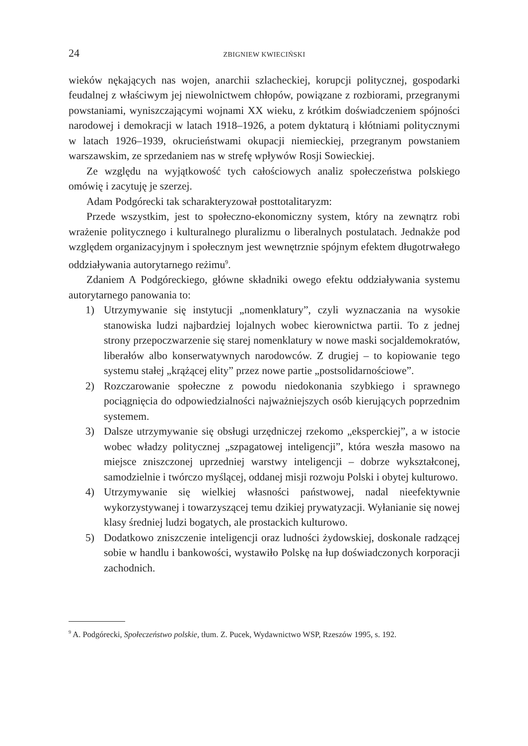24 ZBIGNIEW KWIECIŃSKI
wieków nękających nas wojen, anarchii szlacheckiej, korupcji politycznej, gospodarki feudalnej z właściwym jej niewolnictwem chłopów, powiązane z rozbiorami, przegranymi powstaniami, wyniszczającymi wojnami XX wieku, z krótkim doświadczeniem spójności narodowej i demokracji w latach 1918–1926, a potem dyktaturą i kłótniami politycznymi w latach 1926–1939, okrucieństwami okupacji niemieckiej, przegranym powstaniem warszawskim, ze sprzedaniem nas w strefę wpływów Rosji Sowieckiej.
Ze względu na wyjątkowość tych całościowych analiz społeczeństwa polskiego omówię i zacytuję je szerzej.
Adam Podgórecki tak scharakteryzował posttotalitaryzm:
Przede wszystkim, jest to społeczno-ekonomiczny system, który na zewnątrz robi wrażenie politycznego i kulturalnego pluralizmu o liberalnych postulatach. Jednakże pod względem organizacyjnym i społecznym jest wewnętrznie spójnym efektem długotrwałego oddziaływania autorytarnego reżimu<sup>9</sup>.
Zdaniem A Podgóreckiego, główne składniki owego efektu oddziaływania systemu autorytarnego panowania to:
1) Utrzymywanie się instytucji „nomenklatury”, czyli wyznaczania na wysokie stanowiska ludzi najbardziej lojalnych wobec kierownictwa partii. To z jednej strony przepoczwarzenie się starej nomenklatury w nowe maski socjaldemokratów, liberałów albo konserwatywnych narodowców. Z drugiej – to kopiowanie tego systemu stałej „krążącej elity” przez nowe partie „postsolidarnościowe”.
2) Rozczarowanie społeczne z powodu niedokonania szybkiego i sprawnego pociągnięcia do odpowiedzialności najważniejszych osób kierujących poprzednim systemem.
3) Dalsze utrzymywanie się obsługi urzędniczej rzekomo „eksperckiej”, a w istocie wobec władzy politycznej „szpagatowej inteligencji”, która weszła masowo na miejsce zniszczonej uprzedniej warstwy inteligencji – dobrze wykształconej, samodzielnie i twórczo myślącej, oddanej misji rozwoju Polski i obytej kulturowo.
4) Utrzymywanie się wielkiej własności państwowej, nadal nieefektywnie wykorzystywanej i towarzyszącej temu dzikiej prywatyzacji. Wyłanianie się nowej klasy średniej ludzi bogatych, ale prostackich kulturowo.
5) Dodatkowo zniszczenie inteligencji oraz ludności żydowskiej, doskonale radzącej sobie w handlu i bankowości, wystawiło Polskę na łup doświadczonych korporacji zachodnich.
<sup>9</sup> A. Podgórecki, Społeczeństwo polskie, tłum. Z. Pucek, Wydawnictwo WSP, Rzeszów 1995, s. 192.